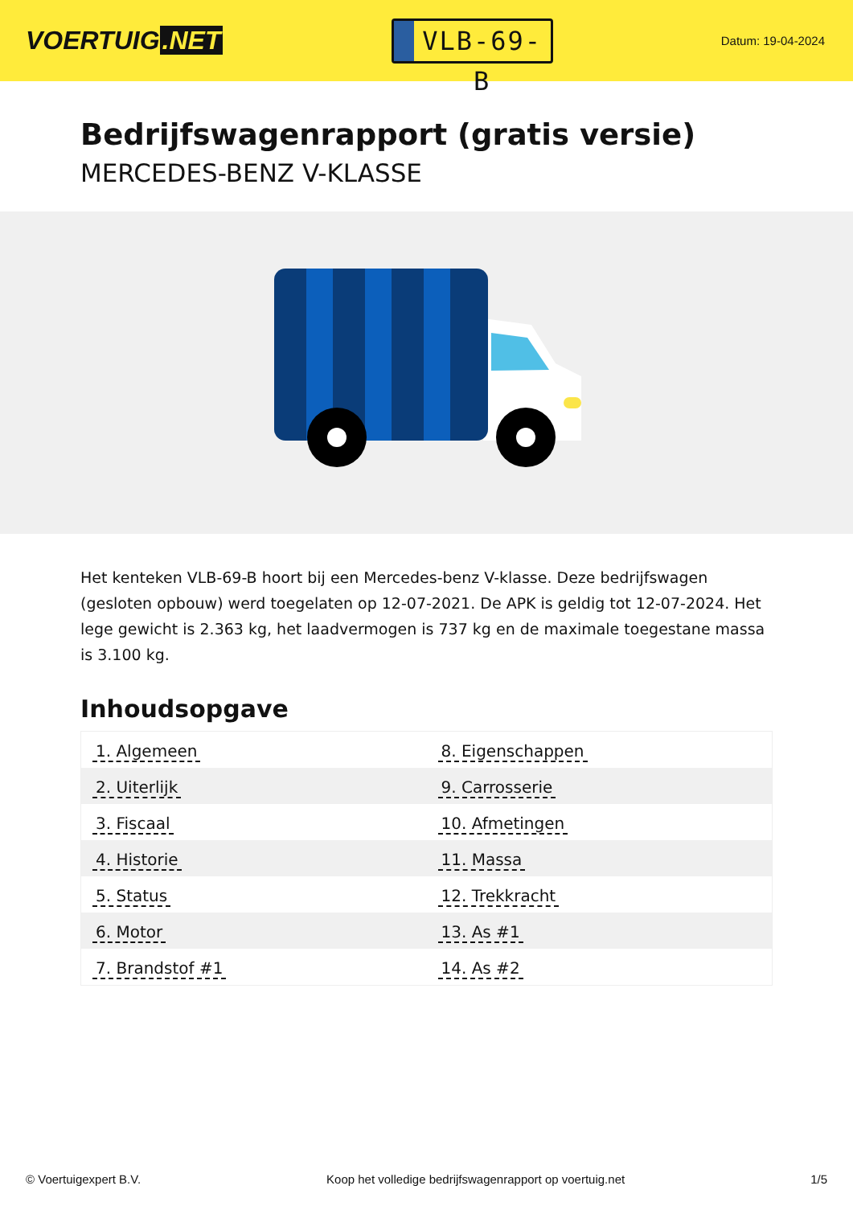VOERTUIG.NET
VLB-69-B
Datum: 19-04-2024
Bedrijfswagenrapport (gratis versie)
MERCEDES-BENZ V-KLASSE
Het kenteken VLB-69-B hoort bij een Mercedes-benz V-klasse. Deze bedrijfswagen (gesloten opbouw) werd toegelaten op 12-07-2021. De APK is geldig tot 12-07-2024. Het lege gewicht is 2.363 kg, het laadvermogen is 737 kg en de maximale toegestane massa is 3.100 kg.
Inhoudsopgave
| 1. Algemeen | 8. Eigenschappen |
| 2. Uiterlijk | 9. Carrosserie |
| 3. Fiscaal | 10. Afmetingen |
| 4. Historie | 11. Massa |
| 5. Status | 12. Trekkracht |
| 6. Motor | 13. As #1 |
| 7. Brandstof #1 | 14. As #2 |
© Voertuigexpert B.V. Koop het volledige bedrijfswagenrapport op voertuig.net 1/5